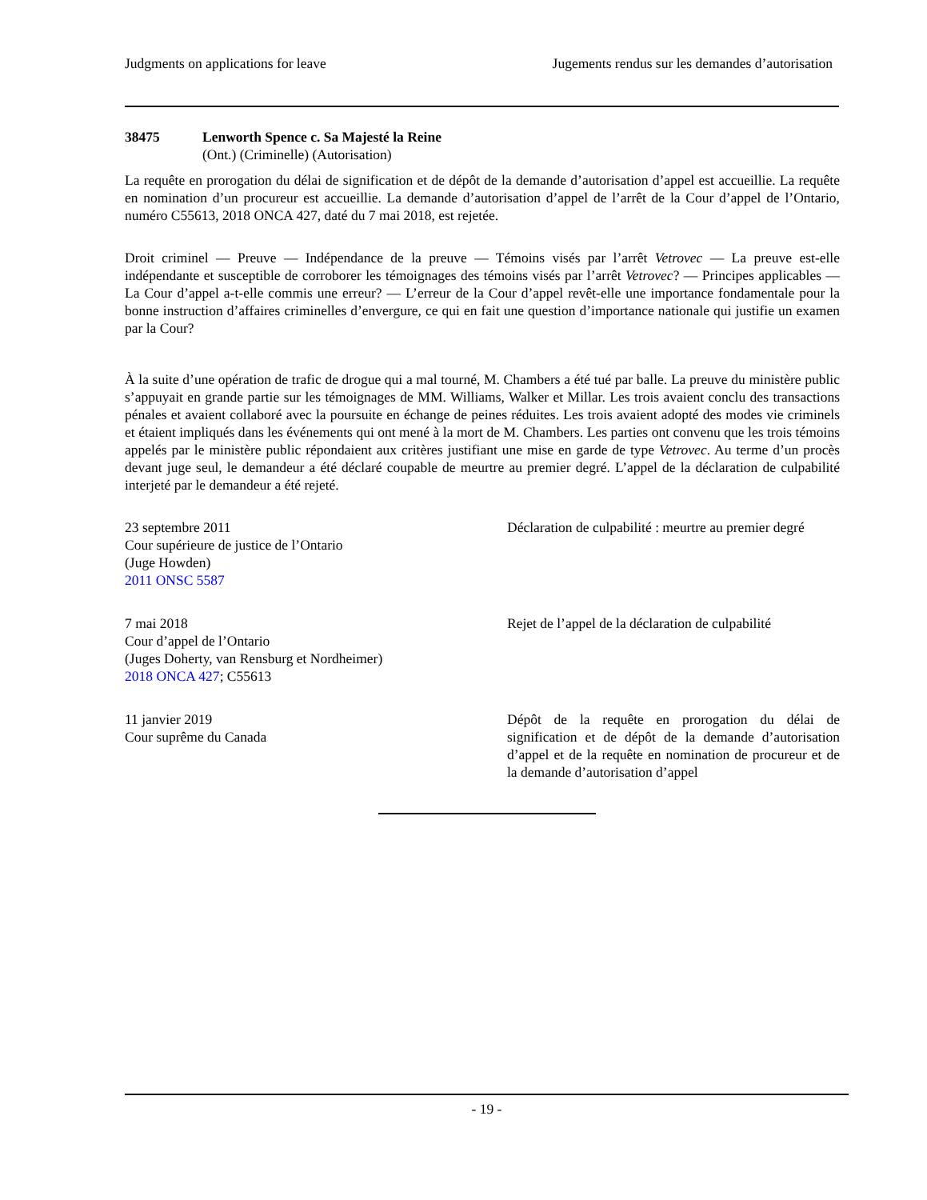Judgments on applications for leave Jugements rendus sur les demandes d’autorisation
38475 Lenworth Spence c. Sa Majesté la Reine
(Ont.) (Criminelle) (Autorisation)
La requête en prorogation du délai de signification et de dépôt de la demande d’autorisation d’appel est accueillie. La requête en nomination d’un procureur est accueillie. La demande d’autorisation d’appel de l’arrêt de la Cour d’appel de l’Ontario, numéro C55613, 2018 ONCA 427, daté du 7 mai 2018, est rejetée.
Droit criminel — Preuve — Indépendance de la preuve — Témoins visés par l’arrêt Vetrovec — La preuve est-elle indépendante et susceptible de corroborer les témoignages des témoins visés par l’arrêt Vetrovec? — Principes applicables — La Cour d’appel a-t-elle commis une erreur? — L’erreur de la Cour d’appel revêt-elle une importance fondamentale pour la bonne instruction d’affaires criminelles d’envergure, ce qui en fait une question d’importance nationale qui justifie un examen par la Cour?
À la suite d’une opération de trafic de drogue qui a mal tourné, M. Chambers a été tué par balle. La preuve du ministère public s’appuyait en grande partie sur les témoignages de MM. Williams, Walker et Millar. Les trois avaient conclu des transactions pénales et avaient collaboré avec la poursuite en échange de peines réduites. Les trois avaient adopté des modes vie criminels et étaient impliqués dans les événements qui ont mené à la mort de M. Chambers. Les parties ont convenu que les trois témoins appelés par le ministère public répondaient aux critères justifiant une mise en garde de type Vetrovec. Au terme d’un procès devant juge seul, le demandeur a été déclaré coupable de meurtre au premier degré. L’appel de la déclaration de culpabilité interjeté par le demandeur a été rejeté.
23 septembre 2011
Cour supérieure de justice de l’Ontario
(Juge Howden)
2011 ONSC 5587
Déclaration de culpabilité : meurtre au premier degré
7 mai 2018
Cour d’appel de l’Ontario
(Juges Doherty, van Rensburg et Nordheimer)
2018 ONCA 427; C55613
Rejet de l’appel de la déclaration de culpabilité
11 janvier 2019
Cour suprême du Canada
Dépôt de la requête en prorogation du délai de signification et de dépôt de la demande d’autorisation d’appel et de la requête en nomination de procureur et de la demande d’autorisation d’appel
- 19 -